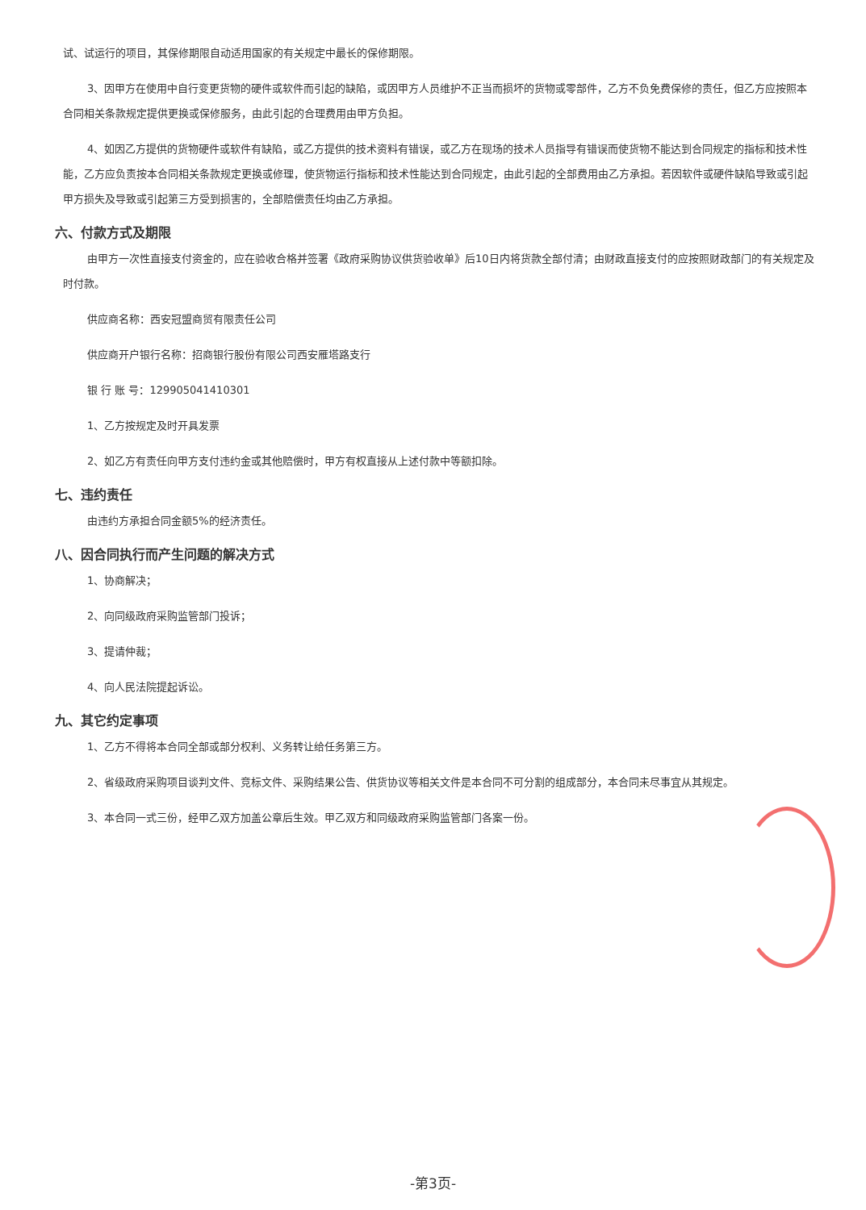试、试运行的项目，其保修期限自动适用国家的有关规定中最长的保修期限。
3、因甲方在使用中自行变更货物的硬件或软件而引起的缺陷，或因甲方人员维护不正当而损坏的货物或零部件，乙方不负免费保修的责任，但乙方应按照本合同相关条款规定提供更换或保修服务，由此引起的合理费用由甲方负担。
4、如因乙方提供的货物硬件或软件有缺陷，或乙方提供的技术资料有错误，或乙方在现场的技术人员指导有错误而使货物不能达到合同规定的指标和技术性能，乙方应负责按本合同相关条款规定更换或修理，使货物运行指标和技术性能达到合同规定，由此引起的全部费用由乙方承担。若因软件或硬件缺陷导致或引起甲方损失及导致或引起第三方受到损害的，全部赔偿责任均由乙方承担。
六、付款方式及期限
由甲方一次性直接支付资金的，应在验收合格并签署《政府采购协议供货验收单》后10日内将货款全部付清；由财政直接支付的应按照财政部门的有关规定及时付款。
供应商名称：西安冠盟商贸有限责任公司
供应商开户银行名称：招商银行股份有限公司西安雁塔路支行
银 行 账 号：129905041410301
1、乙方按规定及时开具发票
2、如乙方有责任向甲方支付违约金或其他赔偿时，甲方有权直接从上述付款中等额扣除。
七、违约责任
由违约方承担合同金额5%的经济责任。
八、因合同执行而产生问题的解决方式
1、协商解决；
2、向同级政府采购监管部门投诉；
3、提请仲裁；
4、向人民法院提起诉讼。
九、其它约定事项
1、乙方不得将本合同全部或部分权利、义务转让给任务第三方。
2、省级政府采购项目谈判文件、竞标文件、采购结果公告、供货协议等相关文件是本合同不可分割的组成部分，本合同未尽事宜从其规定。
3、本合同一式三份，经甲乙双方加盖公章后生效。甲乙双方和同级政府采购监管部门各案一份。
-第3页-